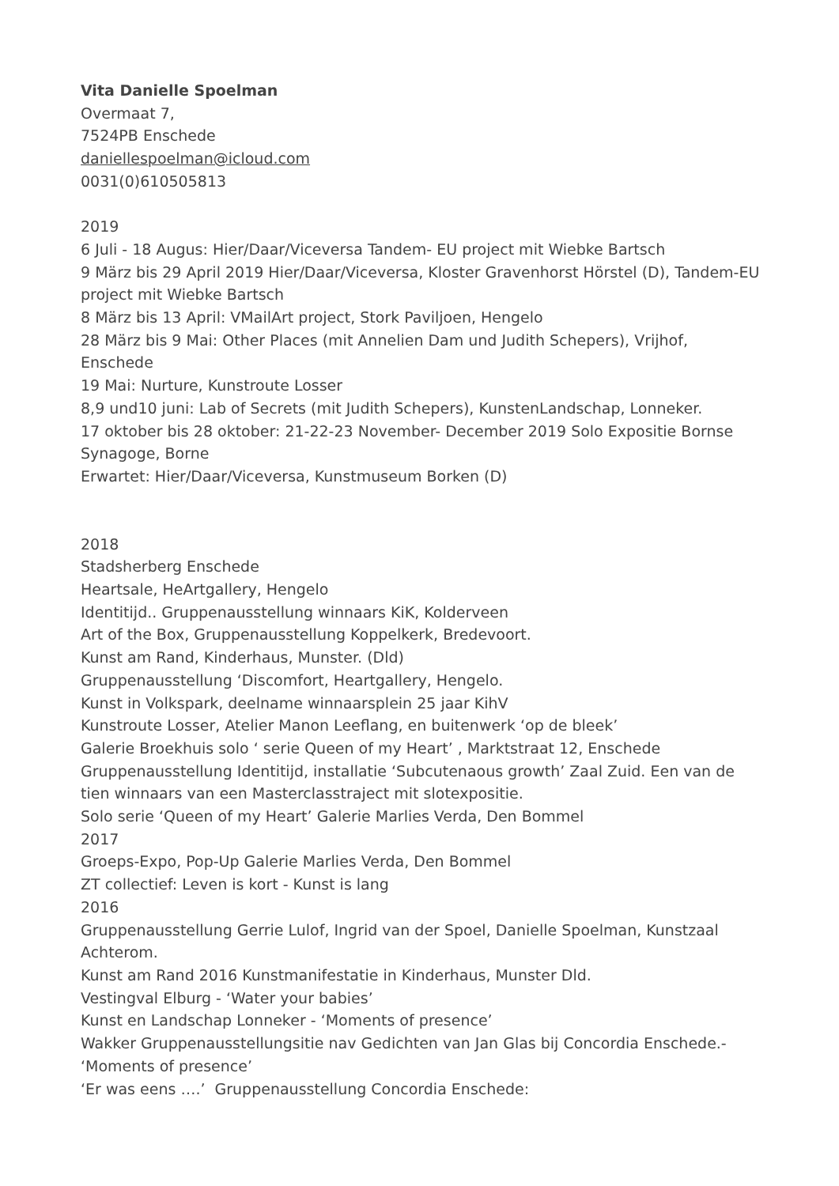Vita Danielle Spoelman
Overmaat 7,
7524PB Enschede
daniellespoelman@icloud.com
0031(0)610505813
2019
6 Juli - 18 Augus: Hier/Daar/Viceversa Tandem- EU project mit Wiebke Bartsch
9 März bis 29 April 2019 Hier/Daar/Viceversa, Kloster Gravenhorst Hörstel (D), Tandem-EU project mit Wiebke Bartsch
8 März bis 13 April: VMailArt project, Stork Paviljoen, Hengelo
28 März bis 9 Mai: Other Places (mit Annelien Dam und Judith Schepers), Vrijhof, Enschede
19 Mai: Nurture, Kunstroute Losser
8,9 und10 juni: Lab of Secrets (mit Judith Schepers), KunstenLandschap, Lonneker.
17 oktober bis 28 oktober: 21-22-23 November- December 2019 Solo Expositie Bornse Synagoge, Borne
Erwartet: Hier/Daar/Viceversa, Kunstmuseum Borken (D)
2018
Stadsherberg Enschede
Heartsale, HeArtgallery, Hengelo
Identitijd.. Gruppenausstellung winnaars KiK, Kolderveen
Art of the Box, Gruppenausstellung Koppelkerk, Bredevoort.
Kunst am Rand, Kinderhaus, Munster. (Dld)
Gruppenausstellung ‘Discomfort, Heartgallery, Hengelo.
Kunst in Volkspark, deelname winnaarsplein 25 jaar KihV
Kunstroute Losser, Atelier Manon Leeflang, en buitenwerk ‘op de bleek’
Galerie Broekhuis solo ‘ serie Queen of my Heart’ , Marktstraat 12, Enschede
Gruppenausstellung Identitijd, installatie ‘Subcutenaous growth’ Zaal Zuid. Een van de tien winnaars van een Masterclasstraject mit slotexpositie.
Solo serie ‘Queen of my Heart’ Galerie Marlies Verda, Den Bommel
2017
Groeps-Expo, Pop-Up Galerie Marlies Verda, Den Bommel
ZT collectief: Leven is kort - Kunst is lang
2016
Gruppenausstellung Gerrie Lulof, Ingrid van der Spoel, Danielle Spoelman, Kunstzaal Achterom.
Kunst am Rand 2016 Kunstmanifestatie in Kinderhaus, Munster Dld.
Vestingval Elburg - ‘Water your babies’
Kunst en Landschap Lonneker - ‘Moments of presence’
Wakker Gruppenausstellungsitie nav Gedichten van Jan Glas bij Concordia Enschede.- ‘Moments of presence’
‘Er was eens ….’ Gruppenausstellung Concordia Enschede: